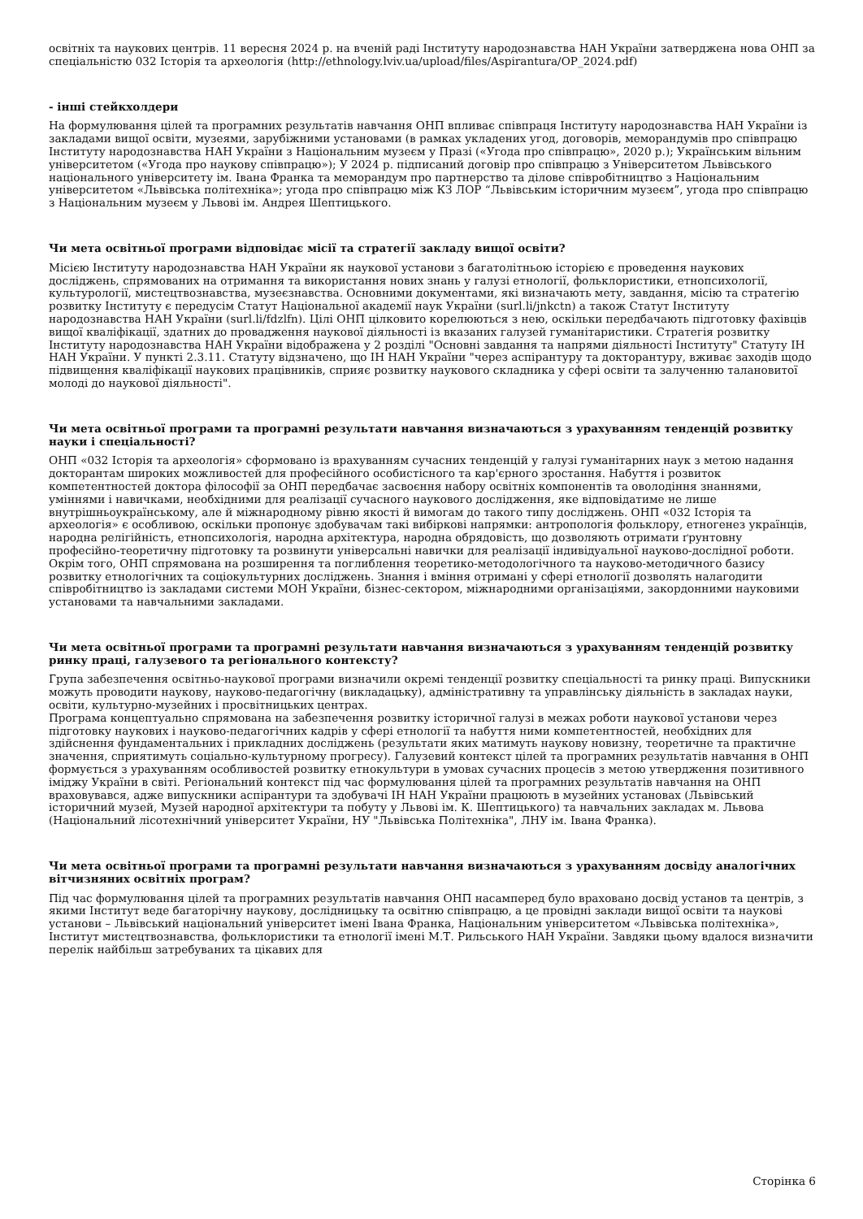освітніх та наукових центрів. 11 вересня 2024 р. на вченій раді Інституту народознавства НАН України затверджена нова ОНП за спеціальністю 032 Історія та археологія (http://ethnology.lviv.ua/upload/files/Aspirantura/OP_2024.pdf)
- інші стейкхолдери
На формулювання цілей та програмних результатів навчання ОНП впливає співпраця Інституту народознавства НАН України із закладами вищої освіти, музеями, зарубіжними установами (в рамках укладених угод, договорів, меморандумів про співпрацю Інституту народознавства НАН України з Національним музеєм у Празі («Угода про співпрацю», 2020 р.); Українським вільним університетом («Угода про наукову співпрацю»); У 2024 р. підписаний договір про співпрацю з Університетом Львівського національного університету ім. Івана Франка та меморандум про партнерство та ділове співробітництво з Національним університетом «Львівська політехніка»; угода про співпрацю між КЗ ЛОР “Львівським історичним музеєм”, угода про співпрацю з Національним музеєм у Львові ім. Андрея Шептицького.
Чи мета освітньої програми відповідає місії та стратегії закладу вищої освіти?
Місією Інституту народознавства НАН України як наукової установи з багатолітньою історією є проведення наукових досліджень, спрямованих на отримання та використання нових знань у галузі етнології, фольклористики, етнопсихології, культурології, мистецтвознавства, музеєзнавства. Основними документами, які визначають мету, завдання, місію та стратегію розвитку Інституту є передусім Статут Національної академії наук України (surl.li/jnkctn) а також Статут Інституту народознавства НАН України (surl.li/fdzlfn). Цілі ОНП цілковито корелюються з нею, оскільки передбачають підготовку фахівців вищої кваліфікації, здатних до провадження наукової діяльності із вказаних галузей гуманітаристики. Стратегія розвитку Інституту народознавства НАН України відображена у 2 розділі "Основні завдання та напрями діяльності Інституту" Статуту ІН НАН України. У пункті 2.3.11. Статуту відзначено, що ІН НАН України "через аспірантуру та докторантуру, вживає заходів щодо підвищення кваліфікації наукових працівників, сприяє розвитку наукового складника у сфері освіти та залученню талановитої молоді до наукової діяльності".
Чи мета освітньої програми та програмні результати навчання визначаються з урахуванням тенденцій розвитку науки і спеціальності?
ОНП «032 Історія та археологія» сформовано із врахуванням сучасних тенденцій у галузі гуманітарних наук з метою надання докторантам широких можливостей для професійного особистісного та кар'єрного зростання. Набуття і розвиток компетентностей доктора філософії за ОНП передбачає засвоєння набору освітніх компонентів та оволодіння знаннями, уміннями і навичками, необхідними для реалізації сучасного наукового дослідження, яке відповідатиме не лише внутрішньоукраїнському, але й міжнародному рівню якості й вимогам до такого типу досліджень. ОНП «032 Історія та археологія» є особливою, оскільки пропонує здобувачам такі вибіркові напрямки: антропологія фольклору, етногенез українців, народна релігійність, етнопсихологія, народна архітектура, народна обрядовість, що дозволяють отримати ґрунтовну професійно-теоретичну підготовку та розвинути універсальні навички для реалізації індивідуальної науково-дослідної роботи. Окрім того, ОНП спрямована на розширення та поглиблення теоретико-методологічного та науково-методичного базису розвитку етнологічних та соціокультурних досліджень. Знання і вміння отримані у сфері етнології дозволять налагодити співробітництво із закладами системи МОН України, бізнес-сектором, міжнародними організаціями, закордонними науковими установами та навчальними закладами.
Чи мета освітньої програми та програмні результати навчання визначаються з урахуванням тенденцій розвитку ринку праці, галузевого та регіонального контексту?
Група забезпечення освітньо-наукової програми визначили окремі тенденції розвитку спеціальності та ринку праці. Випускники можуть проводити наукову, науково-педагогічну (викладацьку), адміністративну та управлінську діяльність в закладах науки, освіти, культурно-музейних і просвітницьких центрах.
Програма концептуально спрямована на забезпечення розвитку історичної галузі в межах роботи наукової установи через підготовку наукових і науково-педагогічних кадрів у сфері етнології та набуття ними компетентностей, необхідних для здійснення фундаментальних і прикладних досліджень (результати яких матимуть наукову новизну, теоретичне та практичне значення, сприятимуть соціально-культурному прогресу). Галузевий контекст цілей та програмних результатів навчання в ОНП формується з урахуванням особливостей розвитку етнокультури в умовах сучасних процесів з метою утвердження позитивного іміджу України в світі. Регіональний контекст під час формулювання цілей та програмних результатів навчання на ОНП враховувався, адже випускники аспірантури та здобувачі ІН НАН України працюють в музейних установах (Львівський історичний музей, Музей народної архітектури та побуту у Львові ім. К. Шептицького) та навчальних закладах м. Львова (Національний лісотехнічний університет України, НУ "Львівська Політехніка", ЛНУ ім. Івана Франка).
Чи мета освітньої програми та програмні результати навчання визначаються з урахуванням досвіду аналогічних вітчизняних освітніх програм?
Під час формулювання цілей та програмних результатів навчання ОНП насамперед було враховано досвід установ та центрів, з якими Інститут веде багаторічну наукову, дослідницьку та освітню співпрацю, а це провідні заклади вищої освіти та наукові установи – Львівський національний університет імені Івана Франка, Національним університетом «Львівська політехніка», Інститут мистецтвознавства, фольклористики та етнології імені М.Т. Рильського НАН України. Завдяки цьому вдалося визначити перелік найбільш затребуваних та цікавих для
Сторінка 6